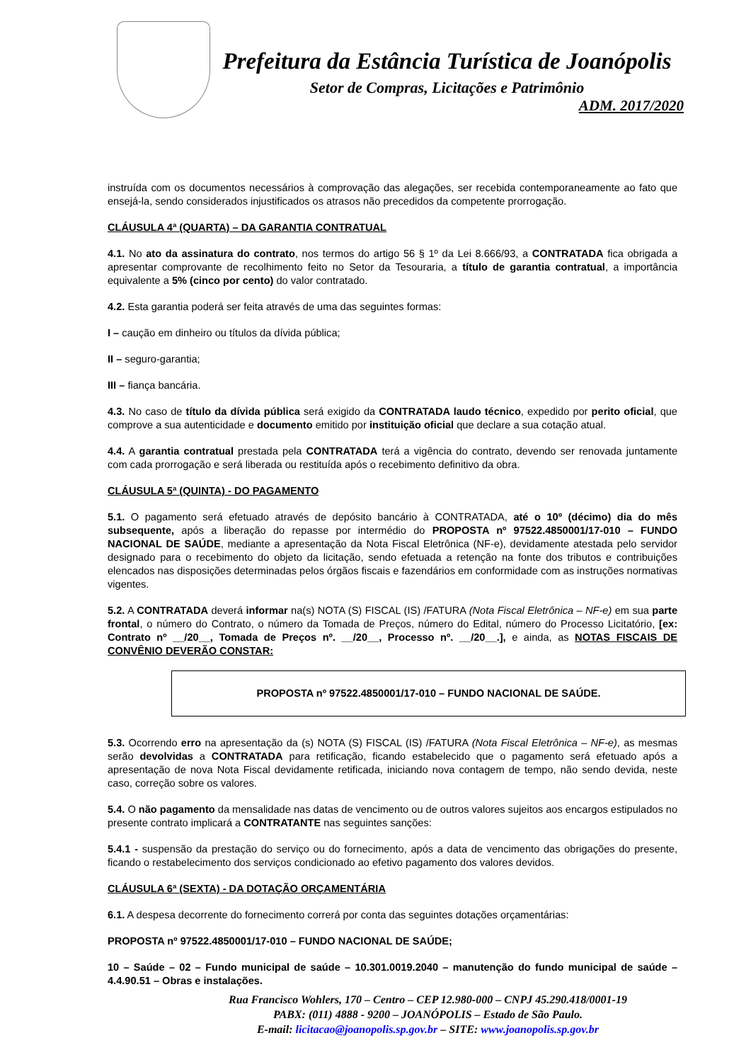Prefeitura da Estância Turística de Joanópolis
Setor de Compras, Licitações e Patrimônio
ADM. 2017/2020
instruída com os documentos necessários à comprovação das alegações, ser recebida contemporaneamente ao fato que ensejá-la, sendo considerados injustificados os atrasos não precedidos da competente prorrogação.
CLÁUSULA 4ª (QUARTA) – DA GARANTIA CONTRATUAL
4.1. No ato da assinatura do contrato, nos termos do artigo 56 § 1º da Lei 8.666/93, a CONTRATADA fica obrigada a apresentar comprovante de recolhimento feito no Setor da Tesouraria, a título de garantia contratual, a importância equivalente a 5% (cinco por cento) do valor contratado.
4.2. Esta garantia poderá ser feita através de uma das seguintes formas:
I – caução em dinheiro ou títulos da dívida pública;
II – seguro-garantia;
III – fiança bancária.
4.3. No caso de título da dívida pública será exigido da CONTRATADA laudo técnico, expedido por perito oficial, que comprove a sua autenticidade e documento emitido por instituição oficial que declare a sua cotação atual.
4.4. A garantia contratual prestada pela CONTRATADA terá a vigência do contrato, devendo ser renovada juntamente com cada prorrogação e será liberada ou restituída após o recebimento definitivo da obra.
CLÁUSULA 5ª (QUINTA) - DO PAGAMENTO
5.1. O pagamento será efetuado através de depósito bancário à CONTRATADA, até o 10º (décimo) dia do mês subsequente, após a liberação do repasse por intermédio do PROPOSTA nº 97522.4850001/17-010 – FUNDO NACIONAL DE SAÚDE, mediante a apresentação da Nota Fiscal Eletrônica (NF-e), devidamente atestada pelo servidor designado para o recebimento do objeto da licitação, sendo efetuada a retenção na fonte dos tributos e contribuições elencados nas disposições determinadas pelos órgãos fiscais e fazendários em conformidade com as instruções normativas vigentes.
5.2. A CONTRATADA deverá informar na(s) NOTA (S) FISCAL (IS) /FATURA (Nota Fiscal Eletrônica – NF-e) em sua parte frontal, o número do Contrato, o número da Tomada de Preços, número do Edital, número do Processo Licitatório, [ex: Contrato nº __/20__, Tomada de Preços nº. __/20__, Processo nº. __/20__.], e ainda, as NOTAS FISCAIS DE CONVÊNIO DEVERÃO CONSTAR:
PROPOSTA nº 97522.4850001/17-010 – FUNDO NACIONAL DE SAÚDE.
5.3. Ocorrendo erro na apresentação da (s) NOTA (S) FISCAL (IS) /FATURA (Nota Fiscal Eletrônica – NF-e), as mesmas serão devolvidas a CONTRATADA para retificação, ficando estabelecido que o pagamento será efetuado após a apresentação de nova Nota Fiscal devidamente retificada, iniciando nova contagem de tempo, não sendo devida, neste caso, correção sobre os valores.
5.4. O não pagamento da mensalidade nas datas de vencimento ou de outros valores sujeitos aos encargos estipulados no presente contrato implicará a CONTRATANTE nas seguintes sanções:
5.4.1 - suspensão da prestação do serviço ou do fornecimento, após a data de vencimento das obrigações do presente, ficando o restabelecimento dos serviços condicionado ao efetivo pagamento dos valores devidos.
CLÁUSULA 6ª (SEXTA) - DA DOTAÇÃO ORÇAMENTÁRIA
6.1. A despesa decorrente do fornecimento correrá por conta das seguintes dotações orçamentárias:
PROPOSTA nº 97522.4850001/17-010 – FUNDO NACIONAL DE SAÚDE;
10 – Saúde – 02 – Fundo municipal de saúde – 10.301.0019.2040 – manutenção do fundo municipal de saúde – 4.4.90.51 – Obras e instalações.
Rua Francisco Wohlers, 170 – Centro – CEP 12.980-000 – CNPJ 45.290.418/0001-19
PABX: (011) 4888 - 9200 – JOANÓPOLIS – Estado de São Paulo.
E-mail: licitacao@joanopolis.sp.gov.br – SITE: www.joanopolis.sp.gov.br